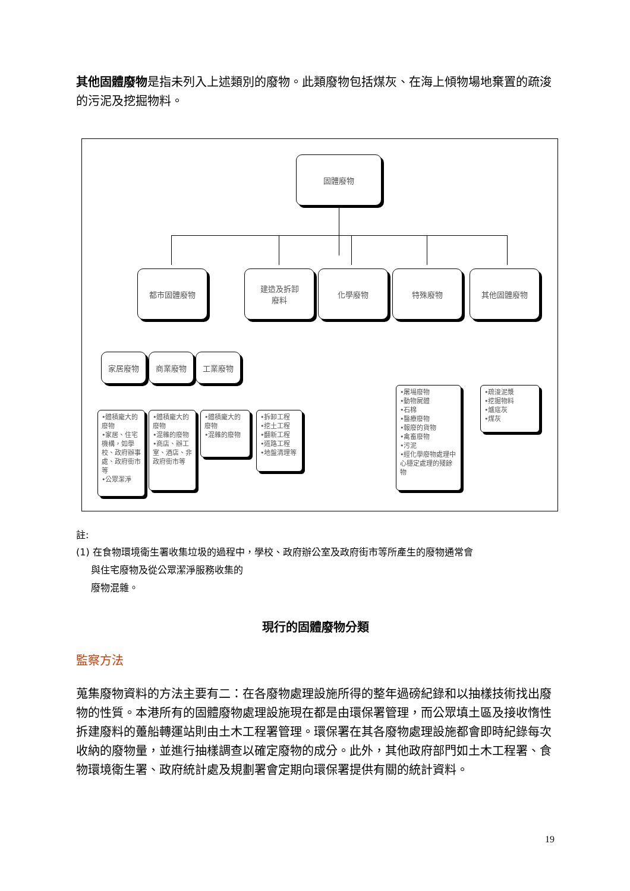其他固體廢物是指未列入上述類別的廢物。此類廢物包括煤灰、在海上傾物場地棄置的疏浚的污泥及挖掘物料。
固體廢物
都市固體廢物
建造及拆卸
廢料
化學廢物 特殊廢物 其他固體廢物
家居廢物 商業廢物 工業廢物
•體積龐大的廢物
•家居、住宅機構，如學校、政府辦事處、政府街市等
•公眾潔淨
•體積龐大的廢物
•混雜的廢物
•商店、辦工室、酒店、非政府街市等
•體積龐大的廢物
•混雜的廢物
•拆卸工程
•挖土工程
•翻新工程
•道路工程
•地盤清理等
•屠場廢物
•動物屍體
•石棉
•醫療廢物
•報廢的貨物
•禽畜廢物
•污泥
•經化學廢物處理中心穩定處理的殘餘物
•疏浚泥漿
•挖掘物料
•爐底灰
•煤灰
註:
(1) 在食物環境衛生署收集垃圾的過程中，學校、政府辦公室及政府街市等所產生的廢物通常會
與住宅廢物及從公眾潔淨服務收集的
廢物混雜。
現行的固體廢物分類
監察方法
蒐集廢物資料的方法主要有二：在各廢物處理設施所得的整年過磅紀錄和以抽樣技術找出廢物的性質。本港所有的固體廢物處理設施現在都是由環保署管理，而公眾填土區及接收惰性拆建廢料的躉船轉運站則由土木工程署管理。環保署在其各廢物處理設施都會即時紀錄每次收納的廢物量，並進行抽樣調查以確定廢物的成分。此外，其他政府部門如土木工程署、食物環境衛生署、政府統計處及規劃署會定期向環保署提供有關的統計資料。
19